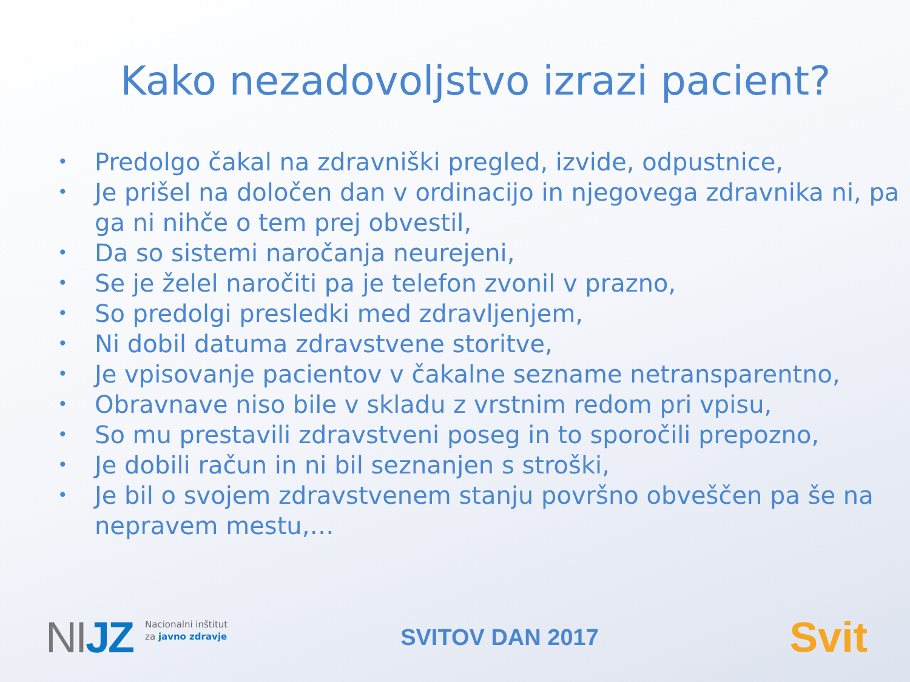Kako nezadovoljstvo izrazi pacient?
• Predolgo čakal na zdravniški pregled, izvide, odpustnice,
• Je prišel na določen dan v ordinacijo in njegovega zdravnika ni, pa ga ni nihče o tem prej obvestil,
• Da so sistemi naročanja neurejeni,
• Se je želel naročiti pa je telefon zvonil v prazno,
• So predolgi presledki med zdravljenjem,
• Ni dobil datuma zdravstvene storitve,
• Je vpisovanje pacientov v čakalne sezname netransparentno,
• Obravnave niso bile v skladu z vrstnim redom pri vpisu,
• So mu prestavili zdravstveni poseg in to sporočili prepozno,
• Je dobili račun in ni bil seznanjen s stroški,
• Je bil o svojem zdravstvenem stanju površno obveščen pa še na nepravem mestu,…
NIJZ Nacionalni inštitut
za javno zdravje
SVITOV DAN 2017
Svit